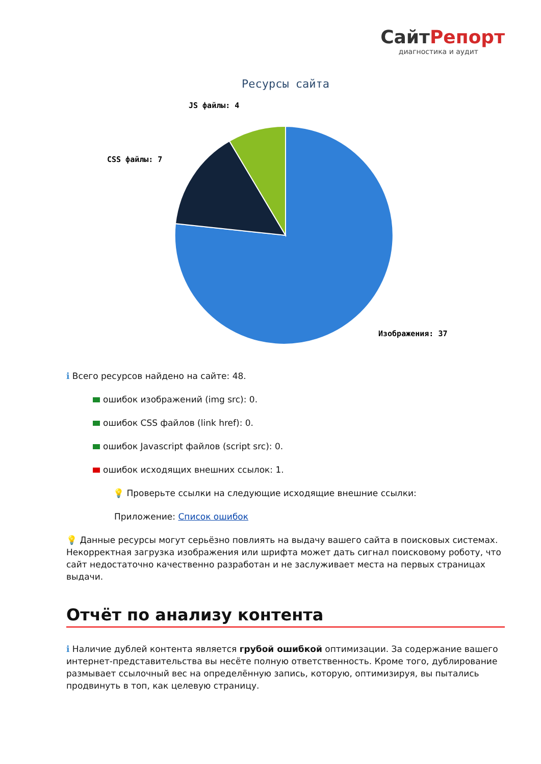СайтРепорт
диагностика и аудит
Ресурсы сайта
JS файлы: 4
CSS файлы: 7
Изображения: 37
ℹ Всего ресурсов найдено на сайте: 48.
ошибок изображений (img src): 0.
ошибок CSS файлов (link href): 0.
ошибок Javascript файлов (script src): 0.
ошибок исходящих внешних ссылок: 1.
💡 Проверьте ссылки на следующие исходящие внешние ссылки:
Приложение: Список ошибок
💡 Данные ресурсы могут серьёзно повлиять на выдачу вашего сайта в поисковых системах. Некорректная загрузка изображения или шрифта может дать сигнал поисковому роботу, что сайт недостаточно качественно разработан и не заслуживает места на первых страницах выдачи.
Отчёт по анализу контента
ℹ Наличие дублей контента является грубой ошибкой оптимизации. За содержание вашего интернет-представительства вы несёте полную ответственность. Кроме того, дублирование размывает ссылочный вес на определённую запись, которую, оптимизируя, вы пытались продвинуть в топ, как целевую страницу.